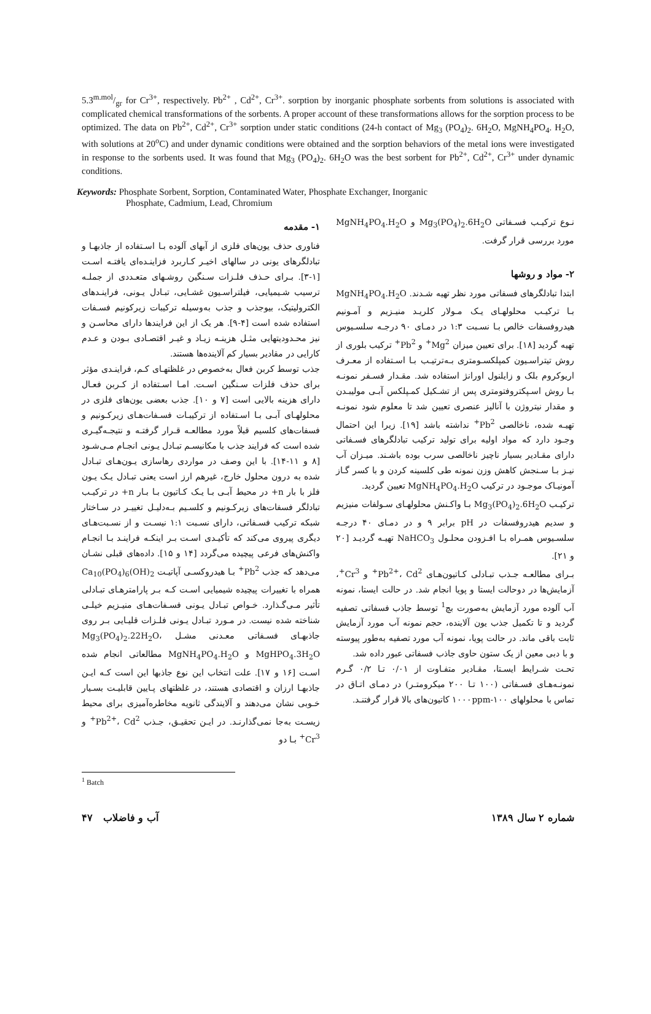5.3m.mol/gr for Cr<sup>3+</sup>, respectively. Pb<sup>2+</sup> , Cd<sup>2+</sup>, Cr<sup>3+</sup>. sorption by inorganic phosphate sorbents from solutions is associated with complicated chemical transformations of the sorbents. A proper account of these transformations allows for the sorption process to be optimized. The data on Pb<sup>2+</sup>, Cd<sup>2+</sup>, Cr<sup>3+</sup> sorption under static conditions (24-h contact of Mg<sub>3</sub> (PO<sub>4</sub>)<sub>2</sub>. 6H<sub>2</sub>O, MgNH<sub>4</sub>PO<sub>4</sub>. H<sub>2</sub>O, with solutions at 20<sup>o</sup>C) and under dynamic conditions were obtained and the sorption behaviors of the metal ions were investigated in response to the sorbents used. It was found that Mg<sub>3</sub> (PO<sub>4</sub>)<sub>2</sub>. 6H<sub>2</sub>O was the best sorbent for Pb<sup>2+</sup>, Cd<sup>2+</sup>, Cr<sup>3+</sup> under dynamic conditions.
Keywords: Phosphate Sorbent, Sorption, Contaminated Water, Phosphate Exchanger, Inorganic
Phosphate, Cadmium, Lead, Chromium
۱- مقدمه
فناوری حذف یون‌های فلزی از آبهای آلوده بـا اسـتفاده از جاذبهـا و تبادلگرهای یونی در سالهای اخیـر کـاربرد فزاینـده‌ای یافتـه اسـت [۱-۳]. بـرای حـذف فلـزات سـنگین روشـهای متعـددی از جملـه ترسیب شـیمیایی، فیلتراسـیون غشـایی، تبـادل یـونی، فراینـدهای الکترولیتیک، بیوجذب و جذب به‌وسیله ترکیبات زیرکونیم فسـفات استفاده شده است [۴-۹]. هر یک از این فرایندها دارای محاسـن و نیز محـدودیتهایی مثـل هزینـه زیـاد و غیـر اقتصـادی بـودن و عـدم کارایی در مقادیر بسیار کم آلاینده‌ها هستند.
جذب توسط کربن فعال به‌خصوص در غلظتهـای کـم، فراینـدی مؤثر برای حذف فلزات سـنگین اسـت. امـا اسـتفاده از کـربن فعـال دارای هزینه بالایی است [۷ و ۱۰]. جذب بعضی یون‌های فلزی در محلولهـای آبـی بـا اسـتفاده از ترکیبـات فسـفات‌هـای زیرکـونیم و فسفات‌های کلسیم قبلاً مورد مطالعـه قـرار گرفتـه و نتیجـه‌گیـری شده است که فرایند جذب با مکانیسـم تبـادل یـونی انجـام مـی‌شـود [۸ و ۱۱-۱۴]. با این وصف در مواردی رهاسازی یـون‌هـای تبـادل شده به درون محلول خارج، غیرهم ارز است یعنی تبـادل یـک یـون فلز با بار n+ در محیط آبـی بـا یـک کـاتیون بـا بـار n+ در ترکیـب تبادلگر فسفات‌های زیرکـونیم و کلسـیم بـه‌دلیـل تغییـر در سـاختار شبکه ترکیب فسـفاتی، دارای نسـبت ۱:۱ نیسـت و از نسـبت‌هـای دیگری پیروی می‌کند که تأکیـدی اسـت بـر اینکـه فراینـد بـا انجـام واکنش‌های فرعی پیچیده می‌گردد [۱۴ و ۱۵]. داده‌های قبلی نشـان می‌دهد که جذب Pb<sup>2+</sup> بـا هیدروکسـی آپاتیـت Ca<sub>10</sub>(PO<sub>4</sub>)<sub>6</sub>(OH)<sub>2</sub> همراه با تغییرات پیچیده شیمیایی اسـت کـه بـر پارامترهـای تبـادلی تأثیر مـی‌گـذارد. خـواص تبـادل یـونی فسـفات‌هـای منیـزیم خیلـی شناخته شده نیست. در مـورد تبـادل یـونی فلـزات قلیـایی بـر روی جاذبهـای فسـفاتی معـدنی مشـل Mg<sub>3</sub>(PO<sub>4</sub>)<sub>2</sub>.22H<sub>2</sub>O، MgHPO<sub>4</sub>.3H<sub>2</sub>O و MgNH<sub>4</sub>PO<sub>4</sub>.H<sub>2</sub>O مطالعاتی انجام شده اسـت [۱۶ و ۱۷]. علت انتخاب این نوع جاذبها این است کـه ایـن جاذبهـا ارزان و اقتصادی هستند، در غلظتهای پـایین قابلیـت بسـیار خـوبی نشان می‌دهند و آلایندگی ثانویه مخاطره‌آمیزی برای محیط زیسـت به‌جا نمی‌گذارنـد. در ایـن تحقیـق، جـذب Pb<sup>2+</sup>، Cd<sup>2+</sup> و Cr<sup>3+</sup> بـا دو
نـوع ترکیـب فسـفاتی Mg<sub>3</sub>(PO<sub>4</sub>)<sub>2</sub>.6H<sub>2</sub>O و MgNH<sub>4</sub>PO<sub>4</sub>.H<sub>2</sub>O مورد بررسی قرار گرفت.
۲- مواد و روشها
ابتدا تبادلگرهای فسفاتی مورد نظر تهیه شـدند. MgNH<sub>4</sub>PO<sub>4</sub>.H<sub>2</sub>O بـا ترکیـب محلولهـای یـک مـولار کلریـد منیـزیم و آمـونیم هیدروفسفات خالص بـا نسـبت ۱:۳ در دمـای ۹۰ درجـه سلسـیوس تهیه گردید [۱۸]. برای تعیین میزان Mg<sup>2+</sup> و Pb<sup>2+</sup> ترکیب بلوری از روش تیتراسـیون کمپلکسـومتری بـه‌ترتیـب بـا اسـتفاده از معـرف اریوکروم بلک و زایلنول اورانژ استفاده شد. مقـدار فسـفر نمونـه بـا روش اسـپکتروفتومتری پس از تشـکیل کمـپلکس آبـی مولیبـدن و مقدار نیتروژن با آنالیز عنصری تعیین شد تا معلوم شود نمونـه تهیـه شده، ناخالصی Pb<sup>2+</sup> نداشته باشد [۱۹]. زیرا این احتمال وجـود دارد که مواد اولیه برای تولید ترکیب تبادلگرهای فسـفاتی دارای مقـادیر بسیار ناچیز ناخالصی سرب بوده باشـند. میـزان آب نیـز بـا سـنجش کاهش وزن نمونه طی کلسینه کردن و با کسر گـاز آمونیـاک موجـود در ترکیب MgNH<sub>4</sub>PO<sub>4</sub>.H<sub>2</sub>O تعیین گردید.
ترکیـب Mg<sub>3</sub>(PO<sub>4</sub>)<sub>2</sub>.6H<sub>2</sub>O بـا واکـنش محلولهـای سـولفات منیزیم و سدیم هیدروفسفات در pH برابر ۹ و در دمـای ۴۰ درجـه سلسـیوس همـراه بـا افـزودن محلـول NaHCO<sub>3</sub> تهیـه گردیـد [۲۰ و ۲۱].
بـرای مطالعـه جـذب تبـادلی کـاتیون‌هـای Pb<sup>2+</sup>، Cd<sup>2+</sup> و Cr<sup>3+</sup>، آزمایش‌ها در دوحالت ایستا و پویا انجام شد. در حالت ایستا، نمونه آب آلوده مورد آزمایش به‌صورت بچ<sup>1</sup> توسط جاذب فسفاتی تصفیه گردید و تا تکمیل جذب یون آلاینده، حجم نمونه آب مورد آزمایش ثابت باقی ماند. در حالت پویا، نمونه آب مورد تصفیه به‌طور پیوسته و با دبی معین از یک ستون حاوی جاذب فسفاتی عبور داده شد.
تحـت شـرایط ایسـتا، مقـادیر متفـاوت از ۰/۰۱ تـا ۰/۲ گـرم نمونـه‌هـای فسـفاتی (۱۰۰ تـا ۲۰۰ میکرومتـر) در دمـای اتـاق در تماس با محلولهای ۱۰۰-۱۰۰۰ppm کاتیون‌های بالا قرار گرفتنـد.
<sup>1</sup> Batch
شماره ۲ سال ۱۳۸۹ آب و فاضلاب ۴۷